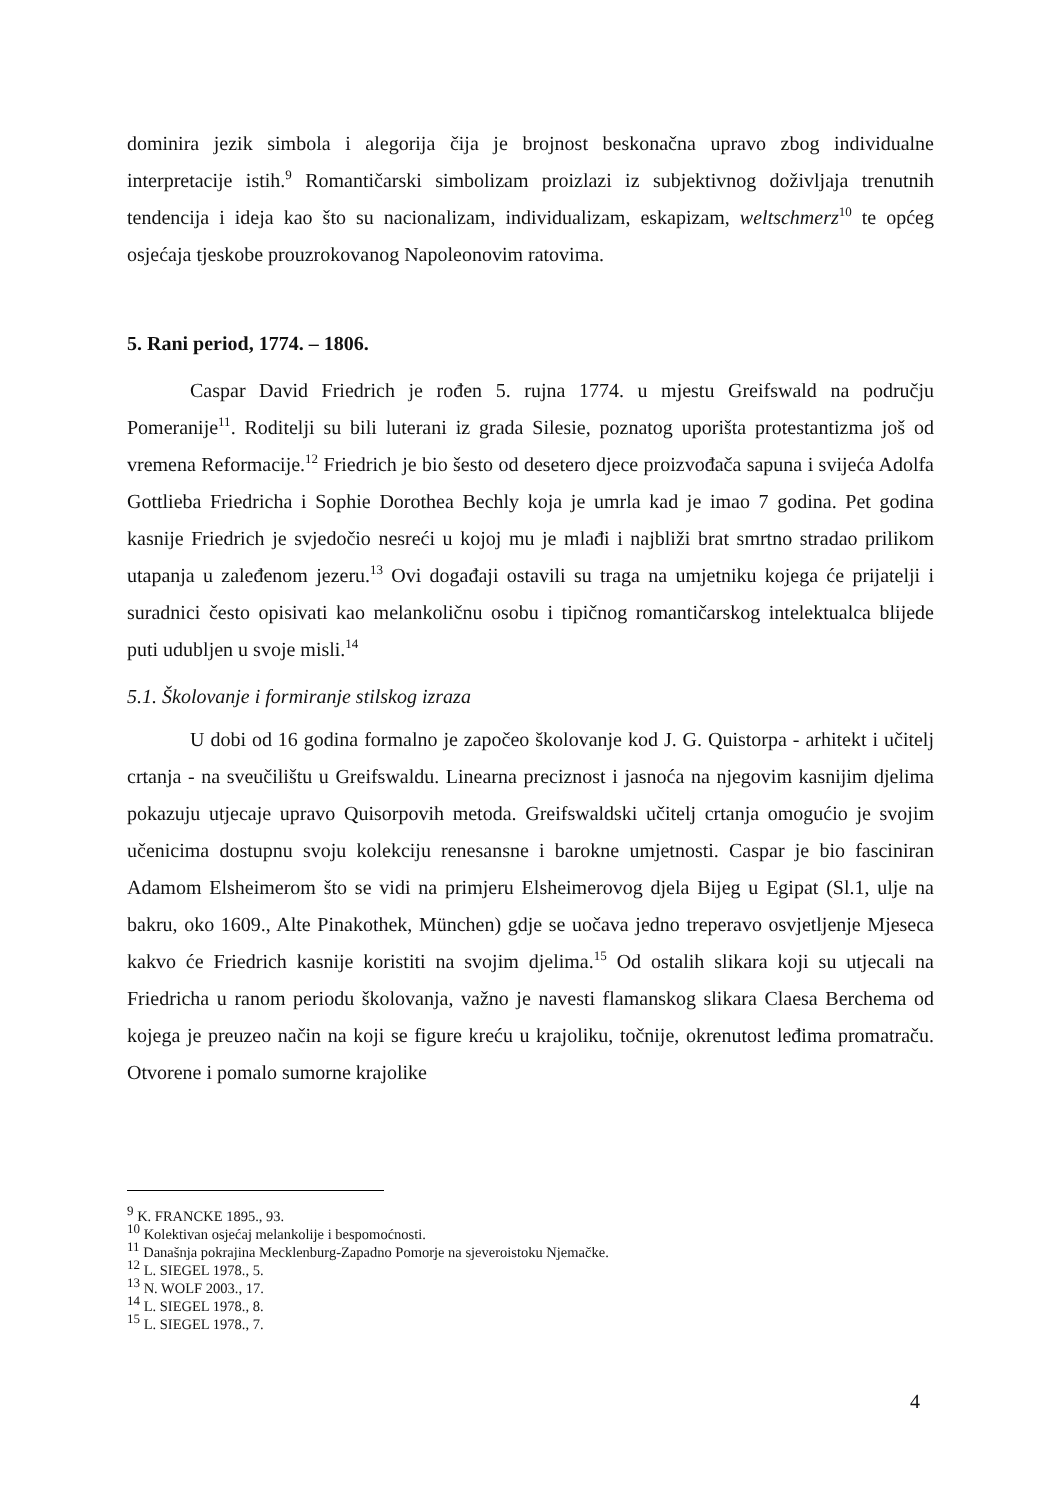dominira jezik simbola i alegorija čija je brojnost beskonačna upravo zbog individualne interpretacije istih.<sup>9</sup> Romantičarski simbolizam proizlazi iz subjektivnog doživljaja trenutnih tendencija i ideja kao što su nacionalizam, individualizam, eskapizam, weltschmerz<sup>10</sup> te općeg osjećaja tjeskobe prouzrokovanog Napoleonovim ratovima.
5. Rani period, 1774. – 1806.
Caspar David Friedrich je rođen 5. rujna 1774. u mjestu Greifswald na području Pomeranije<sup>11</sup>. Roditelji su bili luterani iz grada Silesie, poznatog uporišta protestantizma još od vremena Reformacije.<sup>12</sup> Friedrich je bio šesto od desetero djece proizvođača sapuna i svijeća Adolfa Gottlieba Friedricha i Sophie Dorothea Bechly koja je umrla kad je imao 7 godina. Pet godina kasnije Friedrich je svjedočio nesreći u kojoj mu je mlađi i najbliži brat smrtno stradao prilikom utapanja u zaleđenom jezeru.<sup>13</sup> Ovi događaji ostavili su traga na umjetniku kojega će prijatelji i suradnici često opisivati kao melankoličnu osobu i tipičnog romantičarskog intelektualca blijede puti udubljen u svoje misli.<sup>14</sup>
5.1. Školovanje i formiranje stilskog izraza
U dobi od 16 godina formalno je započeo školovanje kod J. G. Quistorpa - arhitekt i učitelj crtanja - na sveučilištu u Greifswaldu. Linearna preciznost i jasnoća na njegovim kasnijim djelima pokazuju utjecaje upravo Quisorpovih metoda. Greifswaldski učitelj crtanja omogućio je svojim učenicima dostupnu svoju kolekciju renesansne i barokne umjetnosti. Caspar je bio fasciniran Adamom Elsheimerom što se vidi na primjeru Elsheimerovog djela Bijeg u Egipat (Sl.1, ulje na bakru, oko 1609., Alte Pinakothek, München) gdje se uočava jedno treperavo osvjetljenje Mjeseca kakvo će Friedrich kasnije koristiti na svojim djelima.<sup>15</sup> Od ostalih slikara koji su utjecali na Friedricha u ranom periodu školovanja, važno je navesti flamanskog slikara Claesa Berchema od kojega je preuzeo način na koji se figure kreću u krajoliku, točnije, okrenutost leđima promatraču. Otvorene i pomalo sumorne krajolike
<sup>9</sup> K. FRANCKE 1895., 93.
<sup>10</sup> Kolektivan osjećaj melankolije i bespomoćnosti.
<sup>11</sup> Današnja pokrajina Mecklenburg-Zapadno Pomorje na sjeveroistoku Njemačke.
<sup>12</sup> L. SIEGEL 1978., 5.
<sup>13</sup> N. WOLF 2003., 17.
<sup>14</sup> L. SIEGEL 1978., 8.
<sup>15</sup> L. SIEGEL 1978., 7.
4